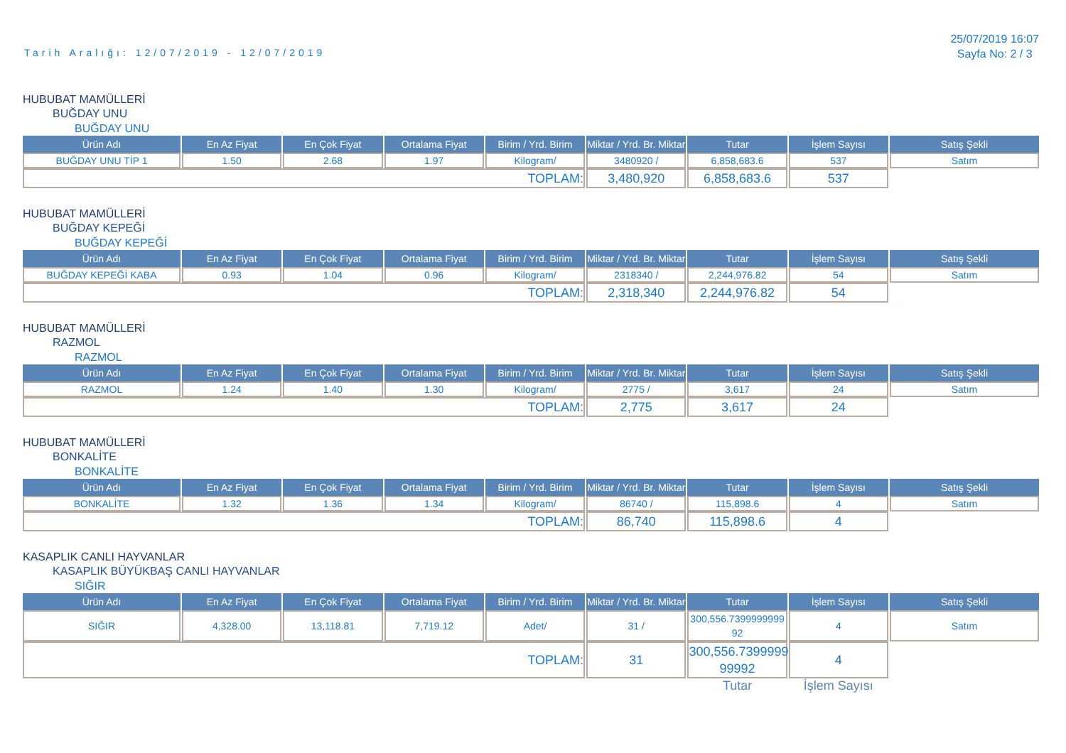Tarih Aralığı: 12/07/2019 - 12/07/2019
25/07/2019 16:07
Sayfa No: 2 / 3
HUBUBAT MAMÜLLERİ
BUĞDAY UNU
BUĞDAY UNU
| Ürün Adı | En Az Fiyat | En Çok Fiyat | Ortalama Fiyat | Birim / Yrd. Birim | Miktar / Yrd. Br. Miktar | Tutar | İşlem Sayısı | Satış Şekli |
| --- | --- | --- | --- | --- | --- | --- | --- | --- |
| BUĞDAY UNU TİP 1 | 1.50 | 2.68 | 1.97 | Kilogram/ | 3480920 / | 6,858,683.6 | 537 | Satım |
| TOPLAM: | | | | | 3,480,920 | 6,858,683.6 | 537 | |
HUBUBAT MAMÜLLERİ
BUĞDAY KEPEĞİ
BUĞDAY KEPEĞİ
| Ürün Adı | En Az Fiyat | En Çok Fiyat | Ortalama Fiyat | Birim / Yrd. Birim | Miktar / Yrd. Br. Miktar | Tutar | İşlem Sayısı | Satış Şekli |
| --- | --- | --- | --- | --- | --- | --- | --- | --- |
| BUĞDAY KEPEĞİ KABA | 0.93 | 1.04 | 0.96 | Kilogram/ | 2318340 / | 2,244,976.82 | 54 | Satım |
| TOPLAM: | | | | | 2,318,340 | 2,244,976.82 | 54 | |
HUBUBAT MAMÜLLERİ
RAZMOL
RAZMOL
| Ürün Adı | En Az Fiyat | En Çok Fiyat | Ortalama Fiyat | Birim / Yrd. Birim | Miktar / Yrd. Br. Miktar | Tutar | İşlem Sayısı | Satış Şekli |
| --- | --- | --- | --- | --- | --- | --- | --- | --- |
| RAZMOL | 1.24 | 1.40 | 1.30 | Kilogram/ | 2775 / | 3,617 | 24 | Satım |
| TOPLAM: | | | | | 2,775 | 3,617 | 24 | |
HUBUBAT MAMÜLLERİ
BONKALİTE
BONKALİTE
| Ürün Adı | En Az Fiyat | En Çok Fiyat | Ortalama Fiyat | Birim / Yrd. Birim | Miktar / Yrd. Br. Miktar | Tutar | İşlem Sayısı | Satış Şekli |
| --- | --- | --- | --- | --- | --- | --- | --- | --- |
| BONKALİTE | 1.32 | 1.36 | 1.34 | Kilogram/ | 86740 / | 115,898.6 | 4 | Satım |
| TOPLAM: | | | | | 86,740 | 115,898.6 | 4 | |
KASAPLIK CANLI HAYVANLAR
KASAPLIK BÜYÜKBAŞ CANLI HAYVANLAR
SIĞIR
| Ürün Adı | En Az Fiyat | En Çok Fiyat | Ortalama Fiyat | Birim / Yrd. Birim | Miktar / Yrd. Br. Miktar | Tutar | İşlem Sayısı | Satış Şekli |
| --- | --- | --- | --- | --- | --- | --- | --- | --- |
| SIĞIR | 4,328.00 | 13,118.81 | 7,719.12 | Adet/ | 31 / | 300,556.7399999999 92 | 4 | Satım |
| TOPLAM: | | | | | 31 | 300,556.7399999 99992 | 4 | |
| | | | | | | Tutar | İşlem Sayısı | |